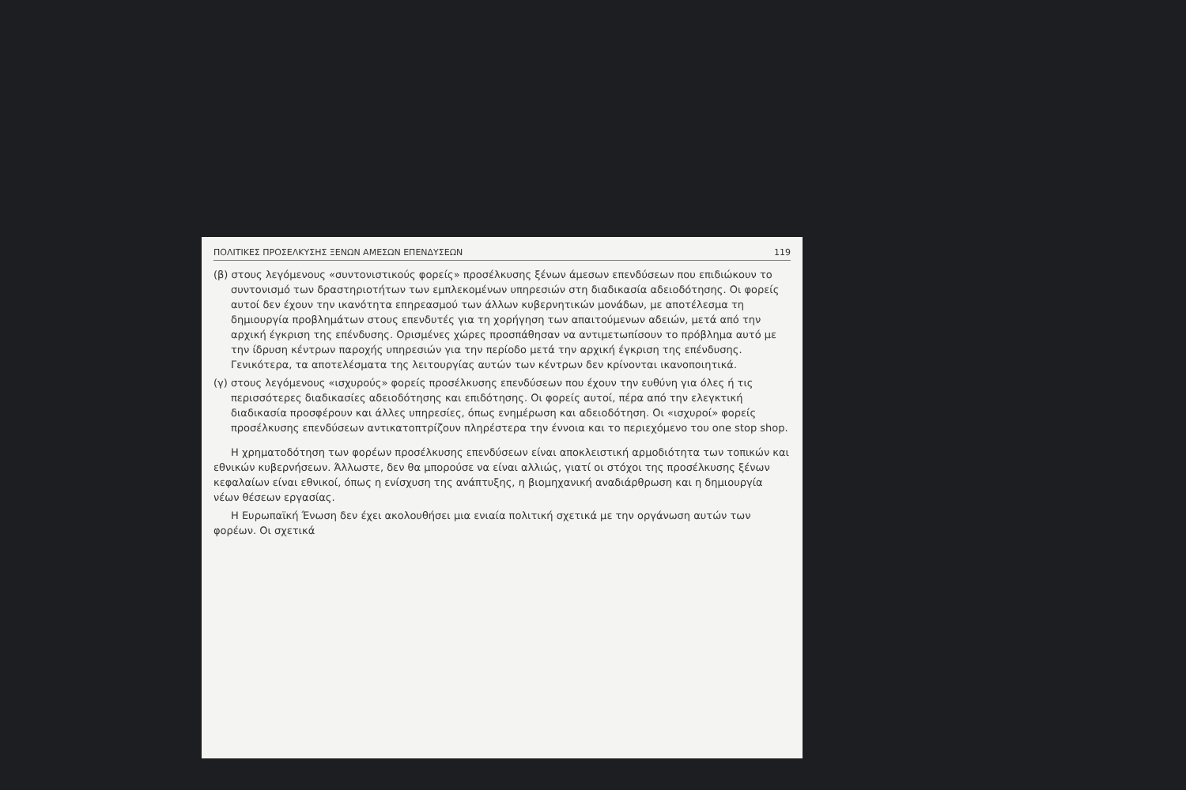ΠΟΛΙΤΙΚΕΣ ΠΡΟΣΕΛΚΥΣΗΣ ΞΕΝΩΝ ΑΜΕΣΩΝ ΕΠΕΝΔΥΣΕΩΝ 119
(β) στους λεγόμενους «συντονιστικούς φορείς» προσέλκυσης ξένων άμεσων επενδύσεων που επιδιώκουν το συντονισμό των δραστηριοτήτων των εμπλεκομένων υπηρεσιών στη διαδικασία αδειοδότησης. Οι φορείς αυτοί δεν έχουν την ικανότητα επηρεασμού των άλλων κυβερνητικών μονάδων, με αποτέλεσμα τη δημιουργία προβλημάτων στους επενδυτές για τη χορήγηση των απαιτούμενων αδειών, μετά από την αρχική έγκριση της επένδυσης. Ορισμένες χώρες προσπάθησαν να αντιμετωπίσουν το πρόβλημα αυτό με την ίδρυση κέντρων παροχής υπηρεσιών για την περίοδο μετά την αρχική έγκριση της επένδυσης. Γενικότερα, τα αποτελέσματα της λειτουργίας αυτών των κέντρων δεν κρίνονται ικανοποιητικά.
(γ) στους λεγόμενους «ισχυρούς» φορείς προσέλκυσης επενδύσεων που έχουν την ευθύνη για όλες ή τις περισσότερες διαδικασίες αδειοδότησης και επιδότησης. Οι φορείς αυτοί, πέρα από την ελεγκτική διαδικασία προσφέρουν και άλλες υπηρεσίες, όπως ενημέρωση και αδειοδότηση. Οι «ισχυροί» φορείς προσέλκυσης επενδύσεων αντικατοπτρίζουν πληρέστερα την έννοια και το περιεχόμενο του one stop shop.
Η χρηματοδότηση των φορέων προσέλκυσης επενδύσεων είναι αποκλειστική αρμοδιότητα των τοπικών και εθνικών κυβερνήσεων. Άλλωστε, δεν θα μπορούσε να είναι αλλιώς, γιατί οι στόχοι της προσέλκυσης ξένων κεφαλαίων είναι εθνικοί, όπως η ενίσχυση της ανάπτυξης, η βιομηχανική αναδιάρθρωση και η δημιουργία νέων θέσεων εργασίας.
Η Ευρωπαϊκή Ένωση δεν έχει ακολουθήσει μια ενιαία πολιτική σχετικά με την οργάνωση αυτών των φορέων. Οι σχετικά